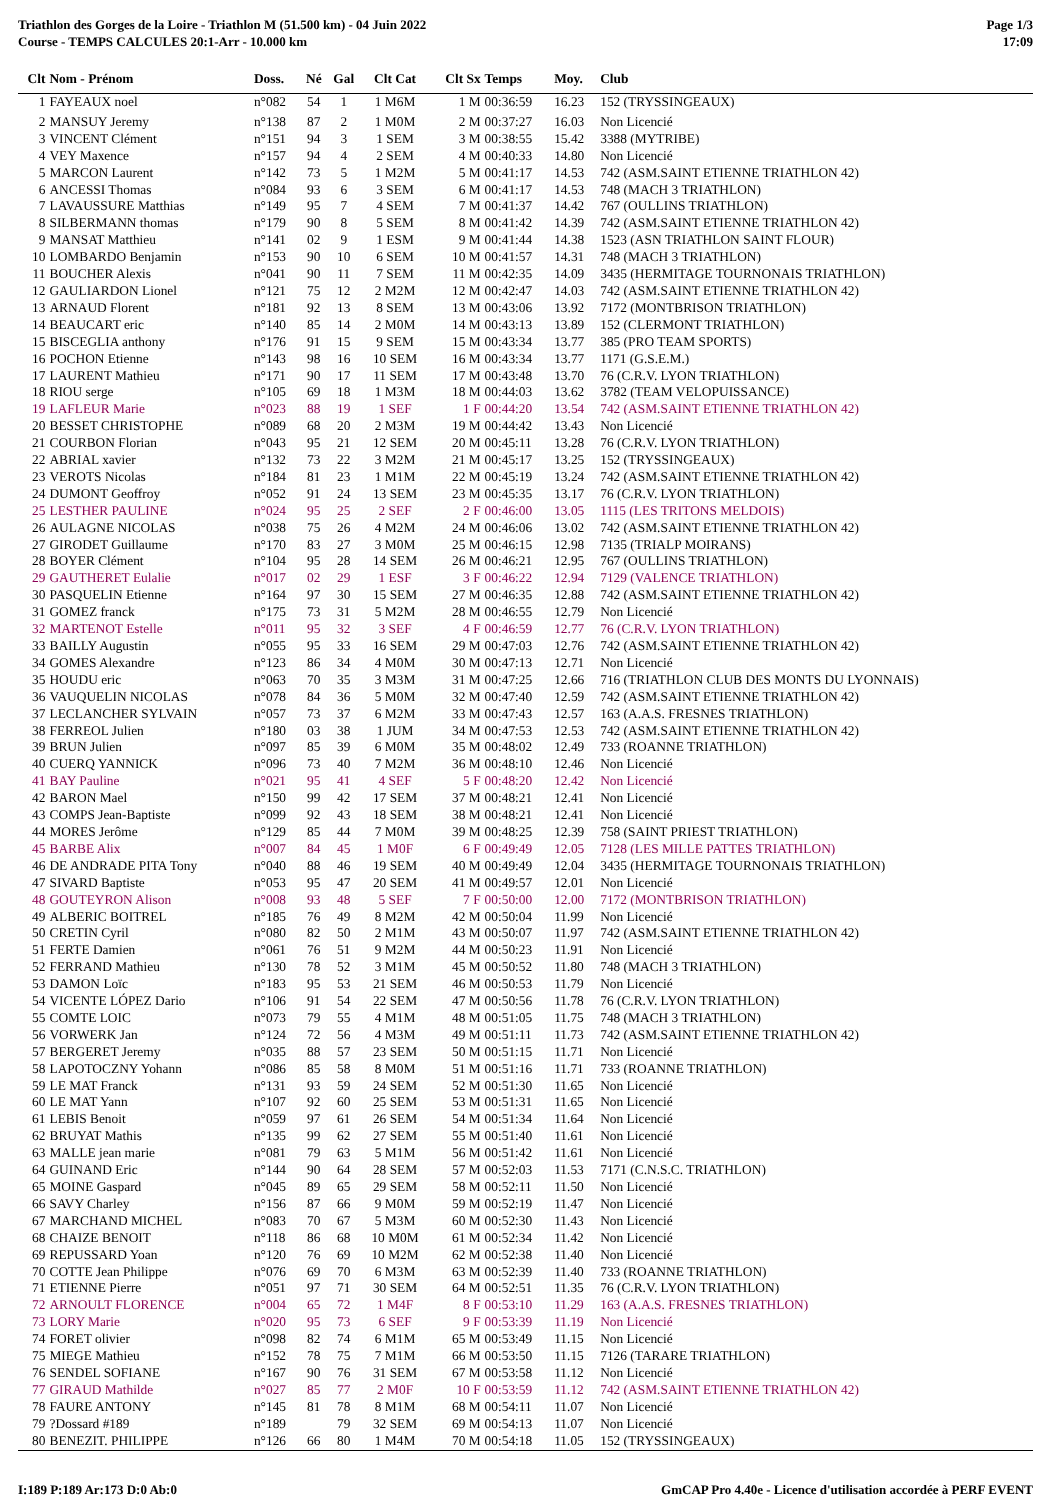Triathlon des Gorges de la Loire - Triathlon M (51.500 km) - 04 Juin 2022
Course - TEMPS CALCULES 20:1-Arr - 10.000 km
Page 1/3
17:09
| Clt | Nom - Prénom | Doss. | Né | Gal | Clt Cat | Clt Sx | Temps | Moy. | Club |
| --- | --- | --- | --- | --- | --- | --- | --- | --- | --- |
| 1 | FAYEAUX noel | n°082 | 54 | 1 | 1 M6M | 1 M | 00:36:59 | 16.23 | 152 (TRYSSINGEAUX) |
| 2 | MANSUY Jeremy | n°138 | 87 | 2 | 1 M0M | 2 M | 00:37:27 | 16.03 | Non Licencié |
| 3 | VINCENT Clément | n°151 | 94 | 3 | 1 SEM | 3 M | 00:38:55 | 15.42 | 3388 (MYTRIBE) |
| 4 | VEY Maxence | n°157 | 94 | 4 | 2 SEM | 4 M | 00:40:33 | 14.80 | Non Licencié |
| 5 | MARCON Laurent | n°142 | 73 | 5 | 1 M2M | 5 M | 00:41:17 | 14.53 | 742 (ASM.SAINT ETIENNE TRIATHLON 42) |
| 6 | ANCESSI Thomas | n°084 | 93 | 6 | 3 SEM | 6 M | 00:41:17 | 14.53 | 748 (MACH 3 TRIATHLON) |
| 7 | LAVAUSSURE Matthias | n°149 | 95 | 7 | 4 SEM | 7 M | 00:41:37 | 14.42 | 767 (OULLINS TRIATHLON) |
| 8 | SILBERMANN thomas | n°179 | 90 | 8 | 5 SEM | 8 M | 00:41:42 | 14.39 | 742 (ASM.SAINT ETIENNE TRIATHLON 42) |
| 9 | MANSAT Matthieu | n°141 | 02 | 9 | 1 ESM | 9 M | 00:41:44 | 14.38 | 1523 (ASN TRIATHLON SAINT FLOUR) |
| 10 | LOMBARDO Benjamin | n°153 | 90 | 10 | 6 SEM | 10 M | 00:41:57 | 14.31 | 748 (MACH 3 TRIATHLON) |
| 11 | BOUCHER Alexis | n°041 | 90 | 11 | 7 SEM | 11 M | 00:42:35 | 14.09 | 3435 (HERMITAGE TOURNONAIS TRIATHLON) |
| 12 | GAULIARDON Lionel | n°121 | 75 | 12 | 2 M2M | 12 M | 00:42:47 | 14.03 | 742 (ASM.SAINT ETIENNE TRIATHLON 42) |
| 13 | ARNAUD Florent | n°181 | 92 | 13 | 8 SEM | 13 M | 00:43:06 | 13.92 | 7172 (MONTBRISON TRIATHLON) |
| 14 | BEAUCART eric | n°140 | 85 | 14 | 2 M0M | 14 M | 00:43:13 | 13.89 | 152 (CLERMONT TRIATHLON) |
| 15 | BISCEGLIA anthony | n°176 | 91 | 15 | 9 SEM | 15 M | 00:43:34 | 13.77 | 385 (PRO TEAM SPORTS) |
| 16 | POCHON Etienne | n°143 | 98 | 16 | 10 SEM | 16 M | 00:43:34 | 13.77 | 1171 (G.S.E.M.) |
| 17 | LAURENT Mathieu | n°171 | 90 | 17 | 11 SEM | 17 M | 00:43:48 | 13.70 | 76 (C.R.V. LYON TRIATHLON) |
| 18 | RIOU serge | n°105 | 69 | 18 | 1 M3M | 18 M | 00:44:03 | 13.62 | 3782 (TEAM VELOPUISSANCE) |
| 19 | LAFLEUR Marie | n°023 | 88 | 19 | 1 SEF | 1 F | 00:44:20 | 13.54 | 742 (ASM.SAINT ETIENNE TRIATHLON 42) |
| 20 | BESSET CHRISTOPHE | n°089 | 68 | 20 | 2 M3M | 19 M | 00:44:42 | 13.43 | Non Licencié |
| 21 | COURBON Florian | n°043 | 95 | 21 | 12 SEM | 20 M | 00:45:11 | 13.28 | 76 (C.R.V. LYON TRIATHLON) |
| 22 | ABRIAL xavier | n°132 | 73 | 22 | 3 M2M | 21 M | 00:45:17 | 13.25 | 152 (TRYSSINGEAUX) |
| 23 | VEROTS Nicolas | n°184 | 81 | 23 | 1 M1M | 22 M | 00:45:19 | 13.24 | 742 (ASM.SAINT ETIENNE TRIATHLON 42) |
| 24 | DUMONT Geoffroy | n°052 | 91 | 24 | 13 SEM | 23 M | 00:45:35 | 13.17 | 76 (C.R.V. LYON TRIATHLON) |
| 25 | LESTHER PAULINE | n°024 | 95 | 25 | 2 SEF | 2 F | 00:46:00 | 13.05 | 1115 (LES TRITONS MELDOIS) |
| 26 | AULAGNE NICOLAS | n°038 | 75 | 26 | 4 M2M | 24 M | 00:46:06 | 13.02 | 742 (ASM.SAINT ETIENNE TRIATHLON 42) |
| 27 | GIRODET Guillaume | n°170 | 83 | 27 | 3 M0M | 25 M | 00:46:15 | 12.98 | 7135 (TRIALP MOIRANS) |
| 28 | BOYER Clément | n°104 | 95 | 28 | 14 SEM | 26 M | 00:46:21 | 12.95 | 767 (OULLINS TRIATHLON) |
| 29 | GAUTHERET Eulalie | n°017 | 02 | 29 | 1 ESF | 3 F | 00:46:22 | 12.94 | 7129 (VALENCE TRIATHLON) |
| 30 | PASQUELIN Etienne | n°164 | 97 | 30 | 15 SEM | 27 M | 00:46:35 | 12.88 | 742 (ASM.SAINT ETIENNE TRIATHLON 42) |
| 31 | GOMEZ franck | n°175 | 73 | 31 | 5 M2M | 28 M | 00:46:55 | 12.79 | Non Licencié |
| 32 | MARTENOT Estelle | n°011 | 95 | 32 | 3 SEF | 4 F | 00:46:59 | 12.77 | 76 (C.R.V. LYON TRIATHLON) |
| 33 | BAILLY Augustin | n°055 | 95 | 33 | 16 SEM | 29 M | 00:47:03 | 12.76 | 742 (ASM.SAINT ETIENNE TRIATHLON 42) |
| 34 | GOMES Alexandre | n°123 | 86 | 34 | 4 M0M | 30 M | 00:47:13 | 12.71 | Non Licencié |
| 35 | HOUDU eric | n°063 | 70 | 35 | 3 M3M | 31 M | 00:47:25 | 12.66 | 716 (TRIATHLON CLUB DES MONTS DU LYONNAIS) |
| 36 | VAUQUELIN NICOLAS | n°078 | 84 | 36 | 5 M0M | 32 M | 00:47:40 | 12.59 | 742 (ASM.SAINT ETIENNE TRIATHLON 42) |
| 37 | LECLANCHER SYLVAIN | n°057 | 73 | 37 | 6 M2M | 33 M | 00:47:43 | 12.57 | 163 (A.A.S. FRESNES TRIATHLON) |
| 38 | FERREOL Julien | n°180 | 03 | 38 | 1 JUM | 34 M | 00:47:53 | 12.53 | 742 (ASM.SAINT ETIENNE TRIATHLON 42) |
| 39 | BRUN Julien | n°097 | 85 | 39 | 6 M0M | 35 M | 00:48:02 | 12.49 | 733 (ROANNE TRIATHLON) |
| 40 | CUERQ YANNICK | n°096 | 73 | 40 | 7 M2M | 36 M | 00:48:10 | 12.46 | Non Licencié |
| 41 | BAY Pauline | n°021 | 95 | 41 | 4 SEF | 5 F | 00:48:20 | 12.42 | Non Licencié |
| 42 | BARON Mael | n°150 | 99 | 42 | 17 SEM | 37 M | 00:48:21 | 12.41 | Non Licencié |
| 43 | COMPS Jean-Baptiste | n°099 | 92 | 43 | 18 SEM | 38 M | 00:48:21 | 12.41 | Non Licencié |
| 44 | MORES Jerôme | n°129 | 85 | 44 | 7 M0M | 39 M | 00:48:25 | 12.39 | 758 (SAINT PRIEST TRIATHLON) |
| 45 | BARBE Alix | n°007 | 84 | 45 | 1 M0F | 6 F | 00:49:49 | 12.05 | 7128 (LES MILLE PATTES TRIATHLON) |
| 46 | DE ANDRADE PITA Tony | n°040 | 88 | 46 | 19 SEM | 40 M | 00:49:49 | 12.04 | 3435 (HERMITAGE TOURNONAIS TRIATHLON) |
| 47 | SIVARD Baptiste | n°053 | 95 | 47 | 20 SEM | 41 M | 00:49:57 | 12.01 | Non Licencié |
| 48 | GOUTEYRON Alison | n°008 | 93 | 48 | 5 SEF | 7 F | 00:50:00 | 12.00 | 7172 (MONTBRISON TRIATHLON) |
| 49 | ALBERIC BOITREL | n°185 | 76 | 49 | 8 M2M | 42 M | 00:50:04 | 11.99 | Non Licencié |
| 50 | CRETIN Cyril | n°080 | 82 | 50 | 2 M1M | 43 M | 00:50:07 | 11.97 | 742 (ASM.SAINT ETIENNE TRIATHLON 42) |
| 51 | FERTE Damien | n°061 | 76 | 51 | 9 M2M | 44 M | 00:50:23 | 11.91 | Non Licencié |
| 52 | FERRAND Mathieu | n°130 | 78 | 52 | 3 M1M | 45 M | 00:50:52 | 11.80 | 748 (MACH 3 TRIATHLON) |
| 53 | DAMON Loïc | n°183 | 95 | 53 | 21 SEM | 46 M | 00:50:53 | 11.79 | Non Licencié |
| 54 | VICENTE LÓPEZ Dario | n°106 | 91 | 54 | 22 SEM | 47 M | 00:50:56 | 11.78 | 76 (C.R.V. LYON TRIATHLON) |
| 55 | COMTE LOIC | n°073 | 79 | 55 | 4 M1M | 48 M | 00:51:05 | 11.75 | 748 (MACH 3 TRIATHLON) |
| 56 | VORWERK Jan | n°124 | 72 | 56 | 4 M3M | 49 M | 00:51:11 | 11.73 | 742 (ASM.SAINT ETIENNE TRIATHLON 42) |
| 57 | BERGERET Jeremy | n°035 | 88 | 57 | 23 SEM | 50 M | 00:51:15 | 11.71 | Non Licencié |
| 58 | LAPOTOCZNY Yohann | n°086 | 85 | 58 | 8 M0M | 51 M | 00:51:16 | 11.71 | 733 (ROANNE TRIATHLON) |
| 59 | LE MAT Franck | n°131 | 93 | 59 | 24 SEM | 52 M | 00:51:30 | 11.65 | Non Licencié |
| 60 | LE MAT Yann | n°107 | 92 | 60 | 25 SEM | 53 M | 00:51:31 | 11.65 | Non Licencié |
| 61 | LEBIS Benoit | n°059 | 97 | 61 | 26 SEM | 54 M | 00:51:34 | 11.64 | Non Licencié |
| 62 | BRUYAT Mathis | n°135 | 99 | 62 | 27 SEM | 55 M | 00:51:40 | 11.61 | Non Licencié |
| 63 | MALLE jean marie | n°081 | 79 | 63 | 5 M1M | 56 M | 00:51:42 | 11.61 | Non Licencié |
| 64 | GUINAND Eric | n°144 | 90 | 64 | 28 SEM | 57 M | 00:52:03 | 11.53 | 7171 (C.N.S.C. TRIATHLON) |
| 65 | MOINE Gaspard | n°045 | 89 | 65 | 29 SEM | 58 M | 00:52:11 | 11.50 | Non Licencié |
| 66 | SAVY Charley | n°156 | 87 | 66 | 9 M0M | 59 M | 00:52:19 | 11.47 | Non Licencié |
| 67 | MARCHAND MICHEL | n°083 | 70 | 67 | 5 M3M | 60 M | 00:52:30 | 11.43 | Non Licencié |
| 68 | CHAIZE BENOIT | n°118 | 86 | 68 | 10 M0M | 61 M | 00:52:34 | 11.42 | Non Licencié |
| 69 | REPUSSARD Yoan | n°120 | 76 | 69 | 10 M2M | 62 M | 00:52:38 | 11.40 | Non Licencié |
| 70 | COTTE Jean Philippe | n°076 | 69 | 70 | 6 M3M | 63 M | 00:52:39 | 11.40 | 733 (ROANNE TRIATHLON) |
| 71 | ETIENNE Pierre | n°051 | 97 | 71 | 30 SEM | 64 M | 00:52:51 | 11.35 | 76 (C.R.V. LYON TRIATHLON) |
| 72 | ARNOULT FLORENCE | n°004 | 65 | 72 | 1 M4F | 8 F | 00:53:10 | 11.29 | 163 (A.A.S. FRESNES TRIATHLON) |
| 73 | LORY Marie | n°020 | 95 | 73 | 6 SEF | 9 F | 00:53:39 | 11.19 | Non Licencié |
| 74 | FORET olivier | n°098 | 82 | 74 | 6 M1M | 65 M | 00:53:49 | 11.15 | Non Licencié |
| 75 | MIEGE Mathieu | n°152 | 78 | 75 | 7 M1M | 66 M | 00:53:50 | 11.15 | 7126 (TARARE TRIATHLON) |
| 76 | SENDEL SOFIANE | n°167 | 90 | 76 | 31 SEM | 67 M | 00:53:58 | 11.12 | Non Licencié |
| 77 | GIRAUD Mathilde | n°027 | 85 | 77 | 2 M0F | 10 F | 00:53:59 | 11.12 | 742 (ASM.SAINT ETIENNE TRIATHLON 42) |
| 78 | FAURE ANTONY | n°145 | 81 | 78 | 8 M1M | 68 M | 00:54:11 | 11.07 | Non Licencié |
| 79 | ?Dossard #189 | n°189 | | 79 | 32 SEM | 69 M | 00:54:13 | 11.07 | Non Licencié |
| 80 | BENEZIT. PHILIPPE | n°126 | 66 | 80 | 1 M4M | 70 M | 00:54:18 | 11.05 | 152 (TRYSSINGEAUX) |
I:189 P:189 Ar:173 D:0 Ab:0 GmCAP Pro 4.40e - Licence d'utilisation accordée à PERF EVENT